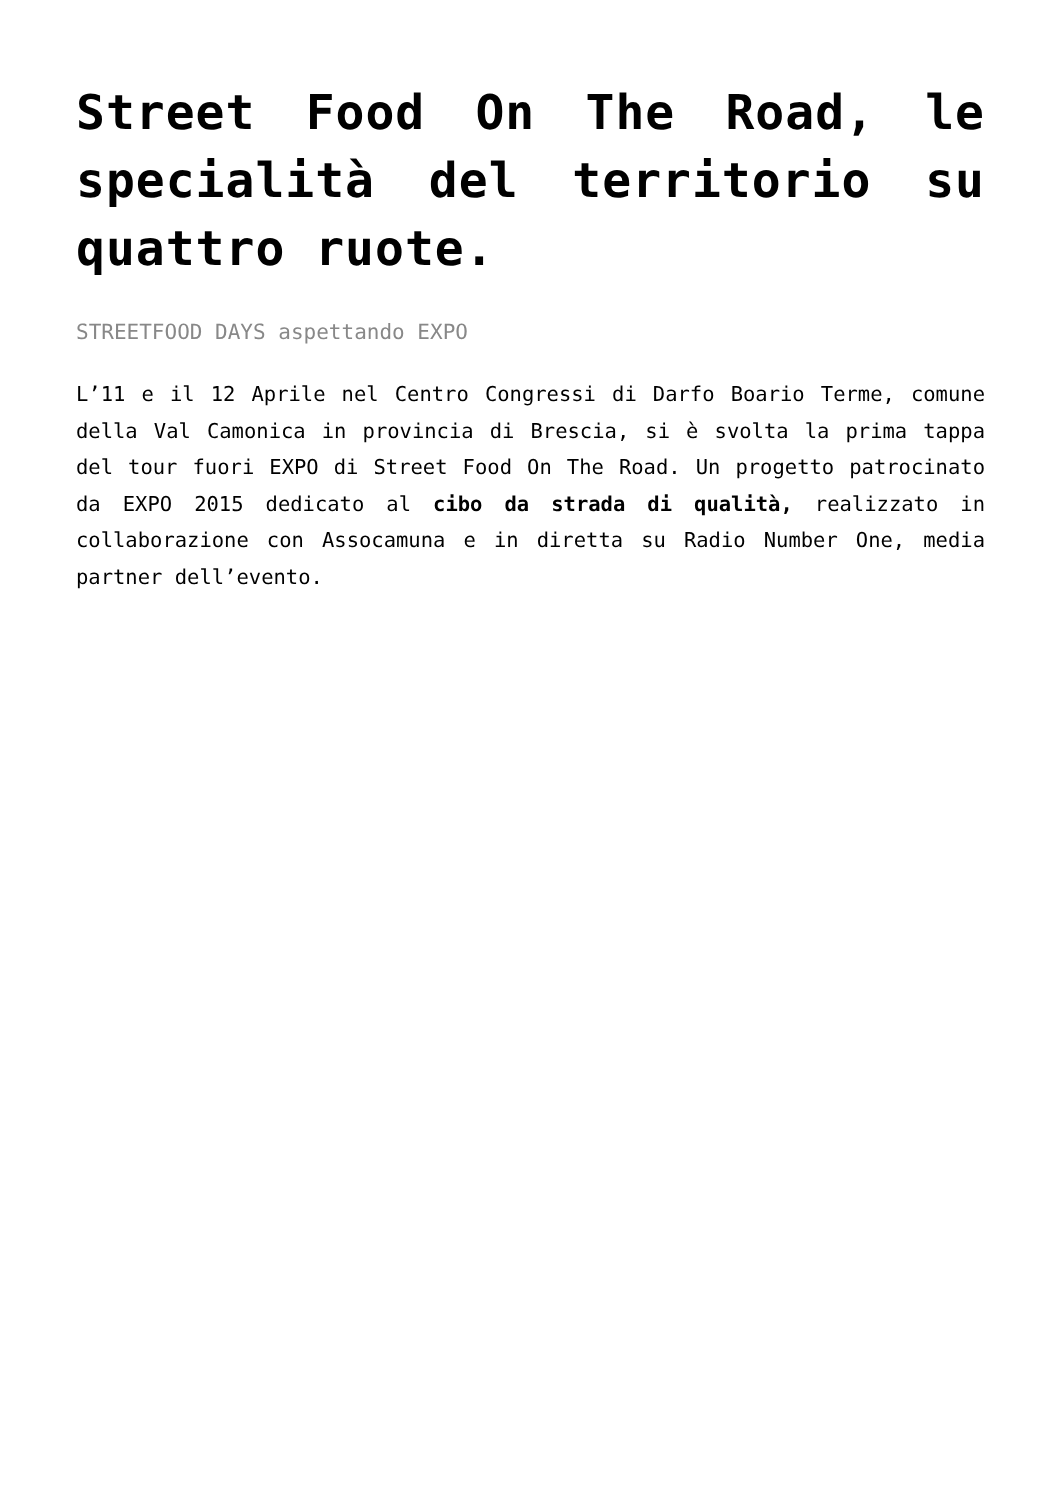Street Food On The Road, le specialità del territorio su quattro ruote.
STREETFOOD DAYS aspettando EXPO
L’11 e il 12 Aprile nel Centro Congressi di Darfo Boario Terme, comune della Val Camonica in provincia di Brescia, si è svolta la prima tappa del tour fuori EXPO di Street Food On The Road. Un progetto patrocinato da EXPO 2015 dedicato al cibo da strada di qualità, realizzato in collaborazione con Assocamuna e in diretta su Radio Number One, media partner dell’evento.